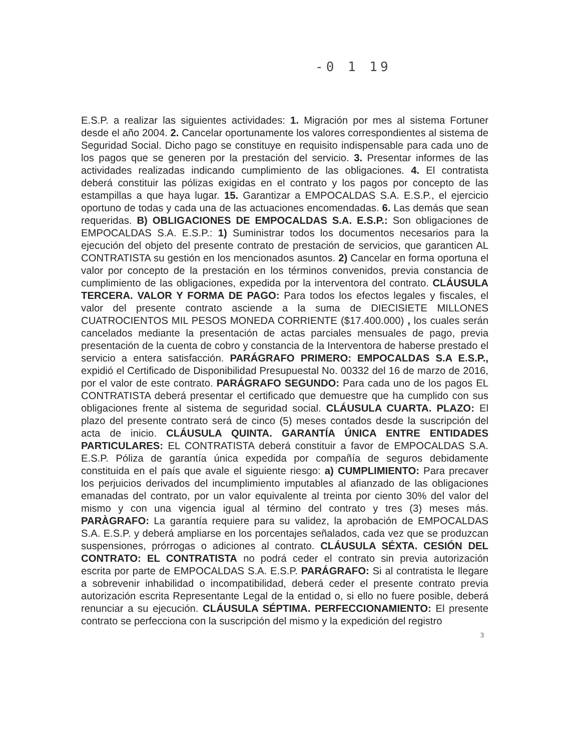-0 1 19
E.S.P. a realizar las siguientes actividades: 1. Migración por mes al sistema Fortuner desde el año 2004. 2. Cancelar oportunamente los valores correspondientes al sistema de Seguridad Social. Dicho pago se constituye en requisito indispensable para cada uno de los pagos que se generen por la prestación del servicio. 3. Presentar informes de las actividades realizadas indicando cumplimiento de las obligaciones. 4. El contratista deberá constituir las pólizas exigidas en el contrato y los pagos por concepto de las estampillas a que haya lugar. 15. Garantizar a EMPOCALDAS S.A. E.S.P., el ejercicio oportuno de todas y cada una de las actuaciones encomendadas. 6. Las demás que sean requeridas. B) OBLIGACIONES DE EMPOCALDAS S.A. E.S.P.: Son obligaciones de EMPOCALDAS S.A. E.S.P.: 1) Suministrar todos los documentos necesarios para la ejecución del objeto del presente contrato de prestación de servicios, que garanticen AL CONTRATISTA su gestión en los mencionados asuntos. 2) Cancelar en forma oportuna el valor por concepto de la prestación en los términos convenidos, previa constancia de cumplimiento de las obligaciones, expedida por la interventora del contrato. CLÁUSULA TERCERA. VALOR Y FORMA DE PAGO: Para todos los efectos legales y fiscales, el valor del presente contrato asciende a la suma de DIECISIETE MILLONES CUATROCIENTOS MIL PESOS MONEDA CORRIENTE ($17.400.000) , los cuales serán cancelados mediante la presentación de actas parciales mensuales de pago, previa presentación de la cuenta de cobro y constancia de la Interventora de haberse prestado el servicio a entera satisfacción. PARÁGRAFO PRIMERO: EMPOCALDAS S.A E.S.P., expidió el Certificado de Disponibilidad Presupuestal No. 00332 del 16 de marzo de 2016, por el valor de este contrato. PARÁGRAFO SEGUNDO: Para cada uno de los pagos EL CONTRATISTA deberá presentar el certificado que demuestre que ha cumplido con sus obligaciones frente al sistema de seguridad social. CLÁUSULA CUARTA. PLAZO: El plazo del presente contrato será de cinco (5) meses contados desde la suscripción del acta de inicio. CLÁUSULA QUINTA. GARANTÍA ÚNICA ENTRE ENTIDADES PARTICULARES: EL CONTRATISTA deberá constituir a favor de EMPOCALDAS S.A. E.S.P. Póliza de garantía única expedida por compañía de seguros debidamente constituida en el país que avale el siguiente riesgo: a) CUMPLIMIENTO: Para precaver los perjuicios derivados del incumplimiento imputables al afianzado de las obligaciones emanadas del contrato, por un valor equivalente al treinta por ciento 30% del valor del mismo y con una vigencia igual al término del contrato y tres (3) meses más. PARÀGRAFO: La garantía requiere para su validez, la aprobación de EMPOCALDAS S.A. E.S.P. y deberá ampliarse en los porcentajes señalados, cada vez que se produzcan suspensiones, prórrogas o adiciones al contrato. CLÁUSULA SÉXTA. CESIÓN DEL CONTRATO: EL CONTRATISTA no podrá ceder el contrato sin previa autorización escrita por parte de EMPOCALDAS S.A. E.S.P. PARÁGRAFO: Si al contratista le llegare a sobrevenir inhabilidad o incompatibilidad, deberá ceder el presente contrato previa autorización escrita Representante Legal de la entidad o, si ello no fuere posible, deberá renunciar a su ejecución. CLÁUSULA SÉPTIMA. PERFECCIONAMIENTO: El presente contrato se perfecciona con la suscripción del mismo y la expedición del registro
3